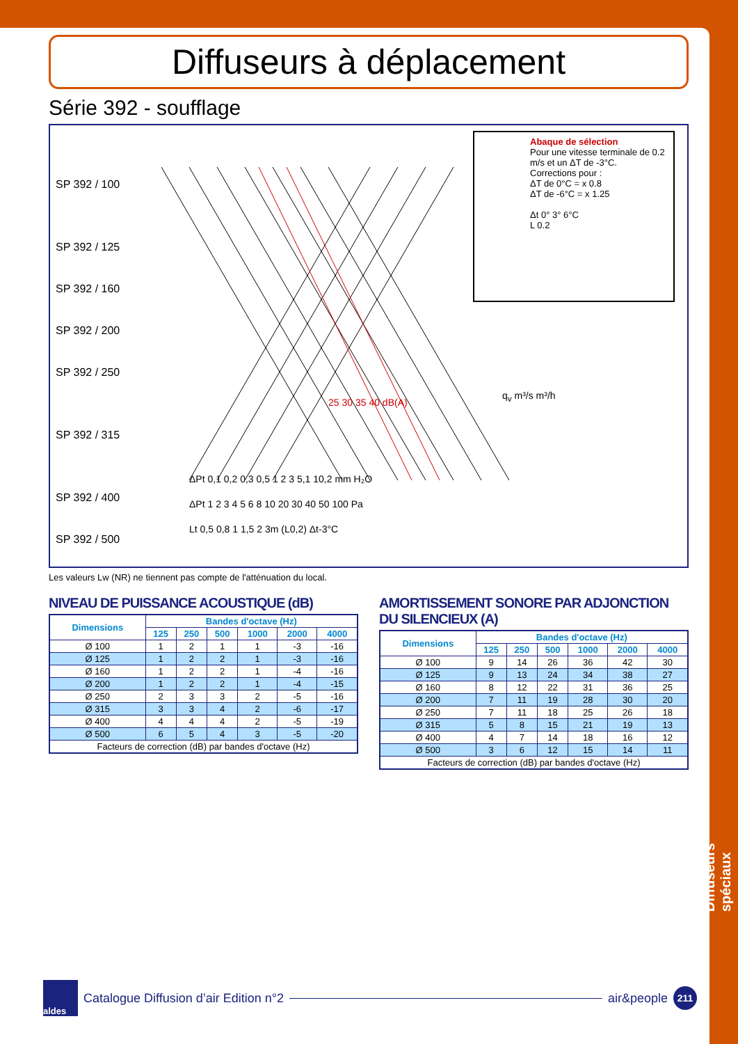Diffuseurs spéciaux
Diffuseurs à déplacement
Série 392 - soufflage
SP 392 / 100
SP 392 / 125
SP 392 / 160
SP 392 / 200
SP 392 / 250
SP 392 / 315
SP 392 / 400
SP 392 / 500
Abaque de sélection
Pour une vitesse terminale de 0.2 m/s et un ΔT de -3°C.
Corrections pour :
ΔT de 0°C = x 0.8
ΔT de -6°C = x 1.25
Δt 0° 3° 6°C
L 0.2
25 30 35 40 dB(A)
q<sub>v</sub> m³/s m³/h
ΔPt 0,1 0,2 0,3 0,5 1 2 3 5,1 10,2 mm H₂O
ΔPt 1 2 3 4 5 6 8 10 20 30 40 50 100 Pa
Lt 0,5 0,8 1 1,5 2 3m (L0,2) Δt-3°C
Les valeurs Lw (NR) ne tiennent pas compte de l'atténuation du local.
NIVEAU DE PUISSANCE ACOUSTIQUE (dB)
| Dimensions | Bandes d'octave (Hz) | | | | | |
| --- | --- | --- | --- | --- | --- | --- |
| | 125 | 250 | 500 | 1000 | 2000 | 4000 |
| Ø 100 | 1 | 2 | 1 | 1 | -3 | -16 |
| Ø 125 | 1 | 2 | 2 | 1 | -3 | -16 |
| Ø 160 | 1 | 2 | 2 | 1 | -4 | -16 |
| Ø 200 | 1 | 2 | 2 | 1 | -4 | -15 |
| Ø 250 | 2 | 3 | 3 | 2 | -5 | -16 |
| Ø 315 | 3 | 3 | 4 | 2 | -6 | -17 |
| Ø 400 | 4 | 4 | 4 | 2 | -5 | -19 |
| Ø 500 | 6 | 5 | 4 | 3 | -5 | -20 |
| Facteurs de correction (dB) par bandes d'octave (Hz) | | | | | | |
AMORTISSEMENT SONORE PAR ADJONCTION DU SILENCIEUX (A)
| Dimensions | Bandes d'octave (Hz) | | | | | |
| --- | --- | --- | --- | --- | --- | --- |
| | 125 | 250 | 500 | 1000 | 2000 | 4000 |
| Ø 100 | 9 | 14 | 26 | 36 | 42 | 30 |
| Ø 125 | 9 | 13 | 24 | 34 | 38 | 27 |
| Ø 160 | 8 | 12 | 22 | 31 | 36 | 25 |
| Ø 200 | 7 | 11 | 19 | 28 | 30 | 20 |
| Ø 250 | 7 | 11 | 18 | 25 | 26 | 18 |
| Ø 315 | 5 | 8 | 15 | 21 | 19 | 13 |
| Ø 400 | 4 | 7 | 14 | 18 | 16 | 12 |
| Ø 500 | 3 | 6 | 12 | 15 | 14 | 11 |
| Facteurs de correction (dB) par bandes d'octave (Hz) | | | | | | |
aldes
Catalogue Diffusion d’air Edition n°2
air&people
211